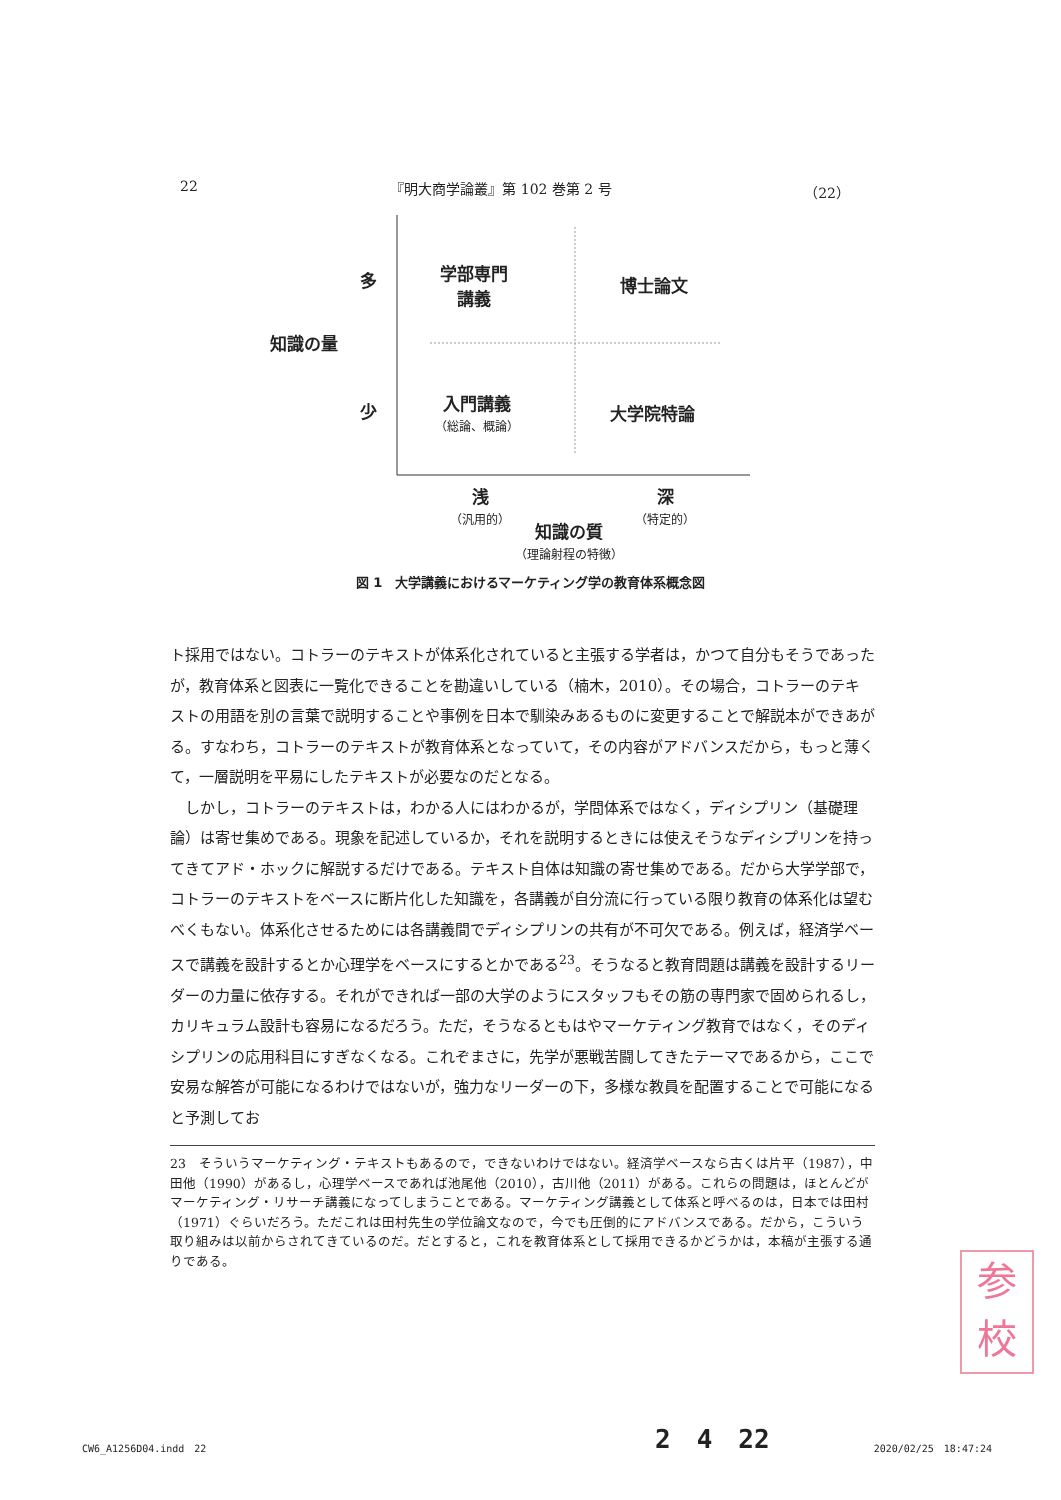22 『明大商学論叢』第 102 巻第 2 号 （22）
多
少
知識の量
学部専門
講義
博士論文
入門講義
（総論、概論）
大学院特論
浅
（汎用的）
深
（特定的）
知識の質
（理論射程の特徴）
図 1　大学講義におけるマーケティング学の教育体系概念図
ト採用ではない。コトラーのテキストが体系化されていると主張する学者は，かつて自分もそうであったが，教育体系と図表に一覧化できることを勘違いしている（楠木，2010）。その場合，コトラーのテキストの用語を別の言葉で説明することや事例を日本で馴染みあるものに変更することで解説本ができあがる。すなわち，コトラーのテキストが教育体系となっていて，その内容がアドバンスだから，もっと薄くて，一層説明を平易にしたテキストが必要なのだとなる。
　しかし，コトラーのテキストは，わかる人にはわかるが，学問体系ではなく，ディシプリン（基礎理論）は寄せ集めである。現象を記述しているか，それを説明するときには使えそうなディシプリンを持ってきてアド・ホックに解説するだけである。テキスト自体は知識の寄せ集めである。だから大学学部で，コトラーのテキストをベースに断片化した知識を，各講義が自分流に行っている限り教育の体系化は望むべくもない。体系化させるためには各講義間でディシプリンの共有が不可欠である。例えば，経済学ベースで講義を設計するとか心理学をベースにするとかである<sup>23</sup>。そうなると教育問題は講義を設計するリーダーの力量に依存する。それができれば一部の大学のようにスタッフもその筋の専門家で固められるし，カリキュラム設計も容易になるだろう。ただ，そうなるともはやマーケティング教育ではなく，そのディシプリンの応用科目にすぎなくなる。これぞまさに，先学が悪戦苦闘してきたテーマであるから，ここで安易な解答が可能になるわけではないが，強力なリーダーの下，多様な教員を配置することで可能になると予測してお
23　そういうマーケティング・テキストもあるので，できないわけではない。経済学ベースなら古くは片平（1987），中田他（1990）があるし，心理学ベースであれば池尾他（2010），古川他（2011）がある。これらの問題は，ほとんどがマーケティング・リサーチ講義になってしまうことである。マーケティング講義として体系と呼べるのは，日本では田村（1971）ぐらいだろう。ただこれは田村先生の学位論文なので，今でも圧倒的にアドバンスである。だから，こういう取り組みは以前からされてきているのだ。だとすると，これを教育体系として採用できるかどうかは，本稿が主張する通りである。
参
校
2　4　22
CW6_A1256D04.indd　22 2020/02/25　18:47:24